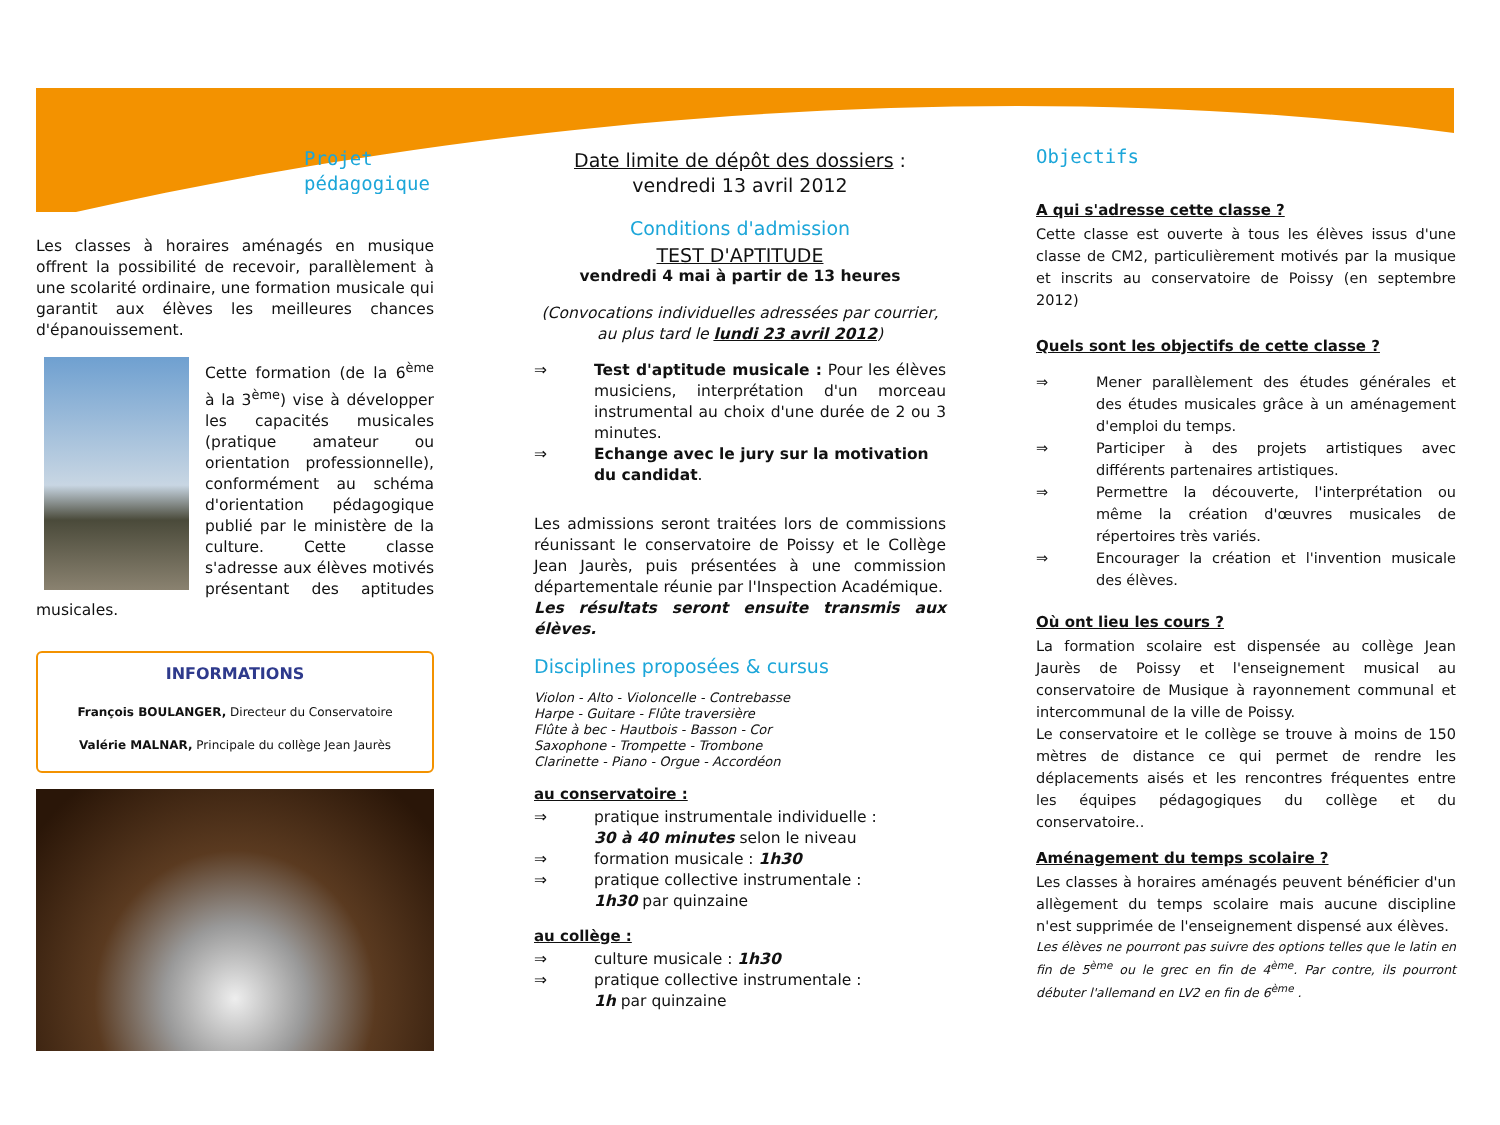Projet
pédagogique
Les classes à horaires aménagés en musique offrent la possibilité de recevoir, parallèlement à une scolarité ordinaire, une formation musicale qui garantit aux élèves les meilleures chances d'épanouissement.
Cette formation (de la 6<sup>ème</sup> à la 3<sup>ème</sup>) vise à développer les capacités musicales (pratique amateur ou orientation professionnelle), conformément au schéma d'orientation pédagogique publié par le ministère de la culture. Cette classe s'adresse aux élèves motivés présentant des aptitudes musicales.
INFORMATIONS
François BOULANGER, Directeur du Conservatoire
Valérie MALNAR, Principale du collège Jean Jaurès
Date limite de dépôt des dossiers :
vendredi 13 avril 2012
Conditions d'admission
TEST D'APTITUDE
vendredi 4 mai à partir de 13 heures
(Convocations individuelles adressées par courrier, au plus tard le lundi 23 avril 2012)
⇒ Test d'aptitude musicale : Pour les élèves musiciens, interprétation d'un morceau instrumental au choix d'une durée de 2 ou 3 minutes.
⇒ Echange avec le jury sur la motivation du candidat.
Les admissions seront traitées lors de commissions réunissant le conservatoire de Poissy et le Collège Jean Jaurès, puis présentées à une commission départementale réunie par l'Inspection Académique.
Les résultats seront ensuite transmis aux élèves.
Disciplines proposées & cursus
Violon - Alto - Violoncelle - Contrebasse
Harpe - Guitare - Flûte traversière
Flûte à bec - Hautbois - Basson - Cor
Saxophone - Trompette - Trombone
Clarinette - Piano - Orgue - Accordéon
au conservatoire :
⇒ pratique instrumentale individuelle :
30 à 40 minutes selon le niveau
⇒ formation musicale : 1h30
⇒ pratique collective instrumentale :
1h30 par quinzaine
au collège :
⇒ culture musicale : 1h30
⇒ pratique collective instrumentale :
1h par quinzaine
Objectifs
A qui s'adresse cette classe ?
Cette classe est ouverte à tous les élèves issus d'une classe de CM2, particulièrement motivés par la musique et inscrits au conservatoire de Poissy (en septembre 2012)
Quels sont les objectifs de cette classe ?
⇒ Mener parallèlement des études générales et des études musicales grâce à un aménagement d'emploi du temps.
⇒ Participer à des projets artistiques avec différents partenaires artistiques.
⇒ Permettre la découverte, l'interprétation ou même la création d'œuvres musicales de répertoires très variés.
⇒ Encourager la création et l'invention musicale des élèves.
Où ont lieu les cours ?
La formation scolaire est dispensée au collège Jean Jaurès de Poissy et l'enseignement musical au conservatoire de Musique à rayonnement communal et intercommunal de la ville de Poissy.
Le conservatoire et le collège se trouve à moins de 150 mètres de distance ce qui permet de rendre les déplacements aisés et les rencontres fréquentes entre les équipes pédagogiques du collège et du conservatoire..
Aménagement du temps scolaire ?
Les classes à horaires aménagés peuvent bénéficier d'un allègement du temps scolaire mais aucune discipline n'est supprimée de l'enseignement dispensé aux élèves.
Les élèves ne pourront pas suivre des options telles que le latin en fin de 5<sup>ème</sup> ou le grec en fin de 4<sup>ème</sup>. Par contre, ils pourront débuter l'allemand en LV2 en fin de 6<sup>ème</sup> .